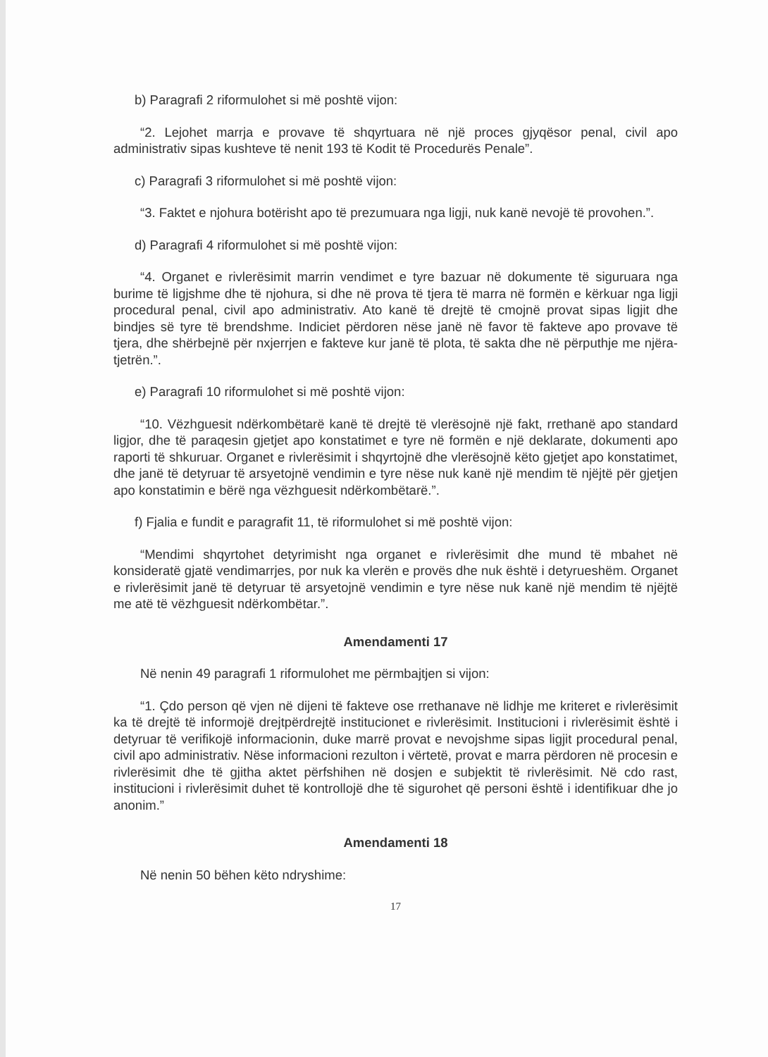b) Paragrafi 2 riformulohet si më poshtë vijon:
“2. Lejohet marrja e provave të shqyrtuara në një proces gjyqësor penal, civil apo administrativ sipas kushteve të nenit 193 të Kodit të Procedurës Penale”.
c) Paragrafi 3 riformulohet si më poshtë vijon:
“3. Faktet e njohura botërisht apo të prezumuara nga ligji, nuk kanë nevojë të provohen.”.
d) Paragrafi 4 riformulohet si më poshtë vijon:
“4. Organet e rivlerësimit marrin vendimet e tyre bazuar në dokumente të siguruara nga burime të ligjshme dhe të njohura, si dhe në prova të tjera të marra në formën e kërkuar nga ligji procedural penal, civil apo administrativ. Ato kanë të drejtë të cmojnë provat sipas ligjit dhe bindjes së tyre të brendshme. Indiciet përdoren nëse janë në favor të fakteve apo provave të tjera, dhe shërbejnë për nxjerrjen e fakteve kur janë të plota, të sakta dhe në përputhje me njëra-tjetrën.”.
e) Paragrafi 10 riformulohet si më poshtë vijon:
“10. Vëzhguesit ndërkombëtarë kanë të drejtë të vlerësojnë një fakt, rrethanë apo standard ligjor, dhe të paraqesin gjetjet apo konstatimet e tyre në formën e një deklarate, dokumenti apo raporti të shkuruar. Organet e rivlerësimit i shqyrtojnë dhe vlerësojnë këto gjetjet apo konstatimet, dhe janë të detyruar të arsyetojnë vendimin e tyre nëse nuk kanë një mendim të njëjtë për gjetjen apo konstatimin e bërë nga vëzhguesit ndërkombëtarë.”.
f) Fjalia e fundit e paragrafit 11, të riformulohet si më poshtë vijon:
“Mendimi shqyrtohet detyrimisht nga organet e rivlerësimit dhe mund të mbahet në konsideratë gjatë vendimarrjes, por nuk ka vlerën e provës dhe nuk është i detyrueshëm. Organet e rivlerësimit janë të detyruar të arsyetojnë vendimin e tyre nëse nuk kanë një mendim të njëjtë me atë të vëzhguesit ndërkombëtar.”.
Amendamenti 17
Në nenin 49 paragrafi 1 riformulohet me përmbajtjen si vijon:
“1. Çdo person që vjen në dijeni të fakteve ose rrethanave në lidhje me kriteret e rivlerësimit ka të drejtë të informojë drejtpërdrejtë institucionet e rivlerësimit. Institucioni i rivlerësimit është i detyruar të verifikojë informacionin, duke marrë provat e nevojshme sipas ligjit procedural penal, civil apo administrativ. Nëse informacioni rezulton i vërtetë, provat e marra përdoren në procesin e rivlerësimit dhe të gjitha aktet përfshihen në dosjen e subjektit të rivlerësimit. Në cdo rast, institucioni i rivlerësimit duhet të kontrollojë dhe të sigurohet që personi është i identifikuar dhe jo anonim.”
Amendamenti 18
Në nenin 50 bëhen këto ndryshime:
17